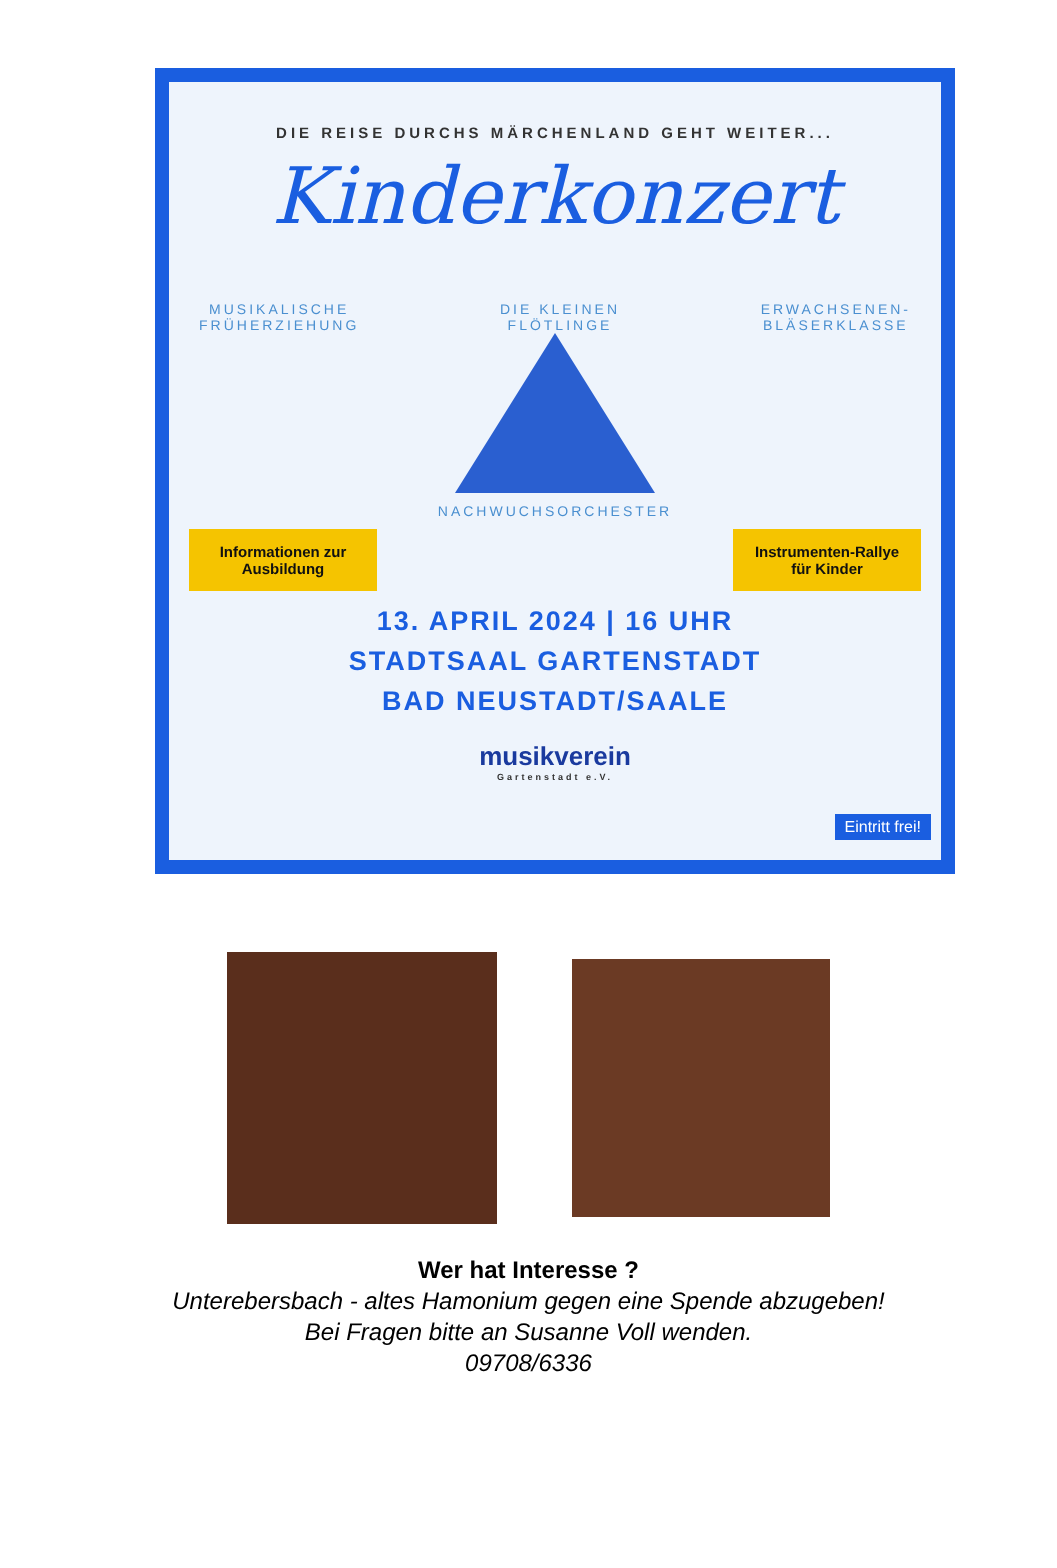DIE REISE DURCHS MÄRCHENLAND GEHT WEITER...
Kinderkonzert
MUSIKALISCHE
FRÜHERZIEHUNG DIE KLEINEN
FLÖTLINGE ERWACHSENEN-
BLÄSERKLASSE
NACHWUCHSORCHESTER
Informationen zur Ausbildung
Instrumenten-Rallye für Kinder
13. APRIL 2024 | 16 UHR
STADTSAAL GARTENSTADT
BAD NEUSTADT/SAALE
musikverein
Gartenstadt e.V.
Eintritt frei!
Wer hat Interesse ?
Unterebersbach - altes Hamonium gegen eine Spende abzugeben!
Bei Fragen bitte an Susanne Voll wenden.
09708/6336